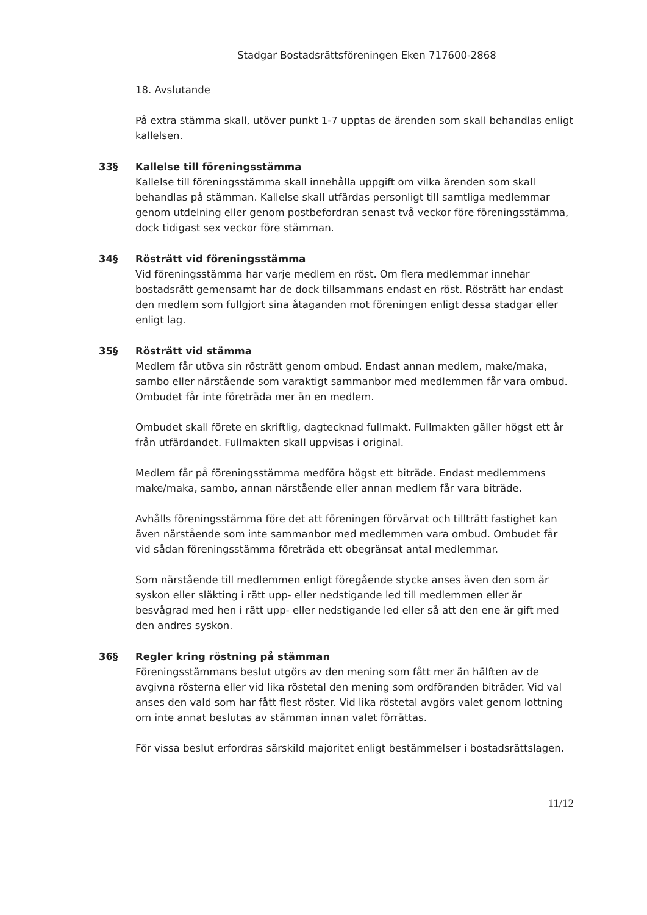Stadgar Bostadsrättsföreningen Eken 717600-2868
18. Avslutande
På extra stämma skall, utöver punkt 1-7 upptas de ärenden som skall behandlas enligt kallelsen.
33§ Kallelse till föreningsstämma
Kallelse till föreningsstämma skall innehålla uppgift om vilka ärenden som skall behandlas på stämman. Kallelse skall utfärdas personligt till samtliga medlemmar genom utdelning eller genom postbefordran senast två veckor före föreningsstämma, dock tidigast sex veckor före stämman.
34§ Rösträtt vid föreningsstämma
Vid föreningsstämma har varje medlem en röst. Om flera medlemmar innehar bostadsrätt gemensamt har de dock tillsammans endast en röst. Rösträtt har endast den medlem som fullgjort sina åtaganden mot föreningen enligt dessa stadgar eller enligt lag.
35§ Rösträtt vid stämma
Medlem får utöva sin rösträtt genom ombud. Endast annan medlem, make/maka, sambo eller närstående som varaktigt sammanbor med medlemmen får vara ombud. Ombudet får inte företräda mer än en medlem.
Ombudet skall förete en skriftlig, dagtecknad fullmakt. Fullmakten gäller högst ett år från utfärdandet. Fullmakten skall uppvisas i original.
Medlem får på föreningsstämma medföra högst ett biträde. Endast medlemmens make/maka, sambo, annan närstående eller annan medlem får vara biträde.
Avhålls föreningsstämma före det att föreningen förvärvat och tillträtt fastighet kan även närstående som inte sammanbor med medlemmen vara ombud. Ombudet får vid sådan föreningsstämma företräda ett obegränsat antal medlemmar.
Som närstående till medlemmen enligt föregående stycke anses även den som är syskon eller släkting i rätt upp- eller nedstigande led till medlemmen eller är besvågrad med hen i rätt upp- eller nedstigande led eller så att den ene är gift med den andres syskon.
36§ Regler kring röstning på stämman
Föreningsstämmans beslut utgörs av den mening som fått mer än hälften av de avgivna rösterna eller vid lika röstetal den mening som ordföranden biträder. Vid val anses den vald som har fått flest röster. Vid lika röstetal avgörs valet genom lottning om inte annat beslutas av stämman innan valet förrättas.
För vissa beslut erfordras särskild majoritet enligt bestämmelser i bostadsrättslagen.
11/12